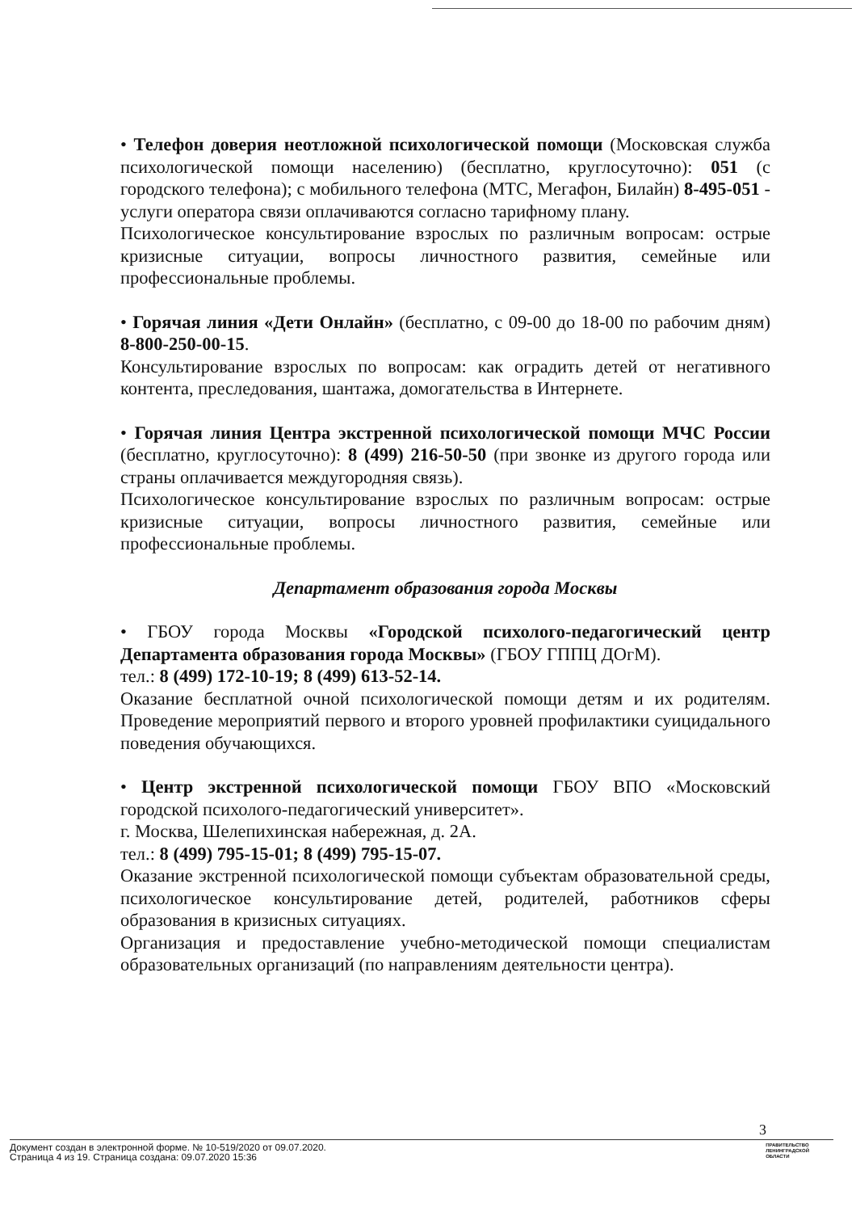• Телефон доверия неотложной психологической помощи (Московская служба психологической помощи населению) (бесплатно, круглосуточно): 051 (с городского телефона); с мобильного телефона (МТС, Мегафон, Билайн) 8-495-051 - услуги оператора связи оплачиваются согласно тарифному плану.
Психологическое консультирование взрослых по различным вопросам: острые кризисные ситуации, вопросы личностного развития, семейные или профессиональные проблемы.
• Горячая линия «Дети Онлайн» (бесплатно, с 09-00 до 18-00 по рабочим дням) 8-800-250-00-15.
Консультирование взрослых по вопросам: как оградить детей от негативного контента, преследования, шантажа, домогательства в Интернете.
• Горячая линия Центра экстренной психологической помощи МЧС России (бесплатно, круглосуточно): 8 (499) 216-50-50 (при звонке из другого города или страны оплачивается междугородняя связь).
Психологическое консультирование взрослых по различным вопросам: острые кризисные ситуации, вопросы личностного развития, семейные или профессиональные проблемы.
Департамент образования города Москвы
• ГБОУ города Москвы «Городской психолого-педагогический центр Департамента образования города Москвы» (ГБОУ ГППЦ ДОгМ).
тел.: 8 (499) 172-10-19; 8 (499) 613-52-14.
Оказание бесплатной очной психологической помощи детям и их родителям. Проведение мероприятий первого и второго уровней профилактики суицидального поведения обучающихся.
• Центр экстренной психологической помощи ГБОУ ВПО «Московский городской психолого-педагогический университет».
г. Москва, Шелепихинская набережная, д. 2А.
тел.: 8 (499) 795-15-01; 8 (499) 795-15-07.
Оказание экстренной психологической помощи субъектам образовательной среды, психологическое консультирование детей, родителей, работников сферы образования в кризисных ситуациях.
Организация и предоставление учебно-методической помощи специалистам образовательных организаций (по направлениям деятельности центра).
3
Документ создан в электронной форме. № 10-519/2020 от 09.07.2020.
Страница 4 из 19. Страница создана: 09.07.2020 15:36
ПРАВИТЕЛЬСТВО
ЛЕНИНГРАДСКОЙ
ОБЛАСТИ